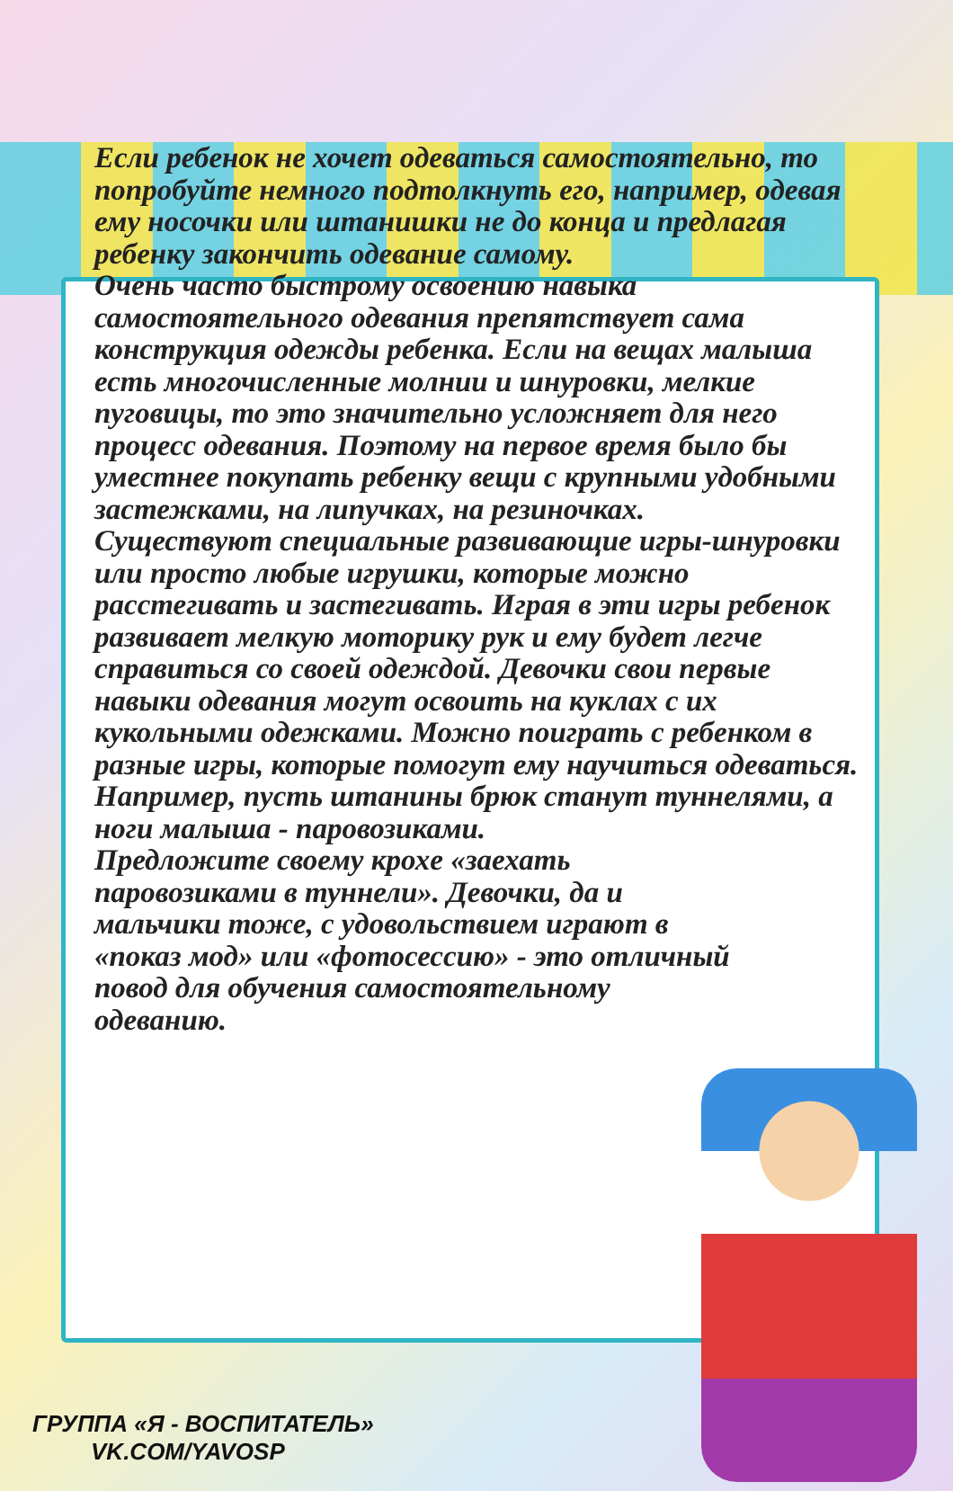Если ребенок не хочет одеваться самостоятельно, то попробуйте немного подтолкнуть его, например, одевая ему носочки или штанишки не до конца и предлагая ребенку закончить одевание самому.
Очень часто быстрому освоению навыка самостоятельного одевания препятствует сама конструкция одежды ребенка. Если на вещах малыша есть многочисленные молнии и шнуровки, мелкие пуговицы, то это значительно усложняет для него процесс одевания. Поэтому на первое время было бы уместнее покупать ребенку вещи с крупными удобными застежками, на липучках, на резиночках.
Существуют специальные развивающие игры-шнуровки или просто любые игрушки, которые можно расстегивать и застегивать. Играя в эти игры ребенок развивает мелкую моторику рук и ему будет легче справиться со своей одеждой. Девочки свои первые навыки одевания могут освоить на куклах с их кукольными одежками. Можно поиграть с ребенком в разные игры, которые помогут ему научиться одеваться. Например, пусть штанины брюк станут туннелями, а ноги малыша - паровозиками.
Предложите своему крохе «заехать паровозиками в туннели». Девочки, да и мальчики тоже, с удовольствием играют в «показ мод» или «фотосессию» - это отличный повод для обучения самостоятельному одеванию.
ГРУППА «Я - ВОСПИТАТЕЛЬ»
VK.COM/YAVOSP